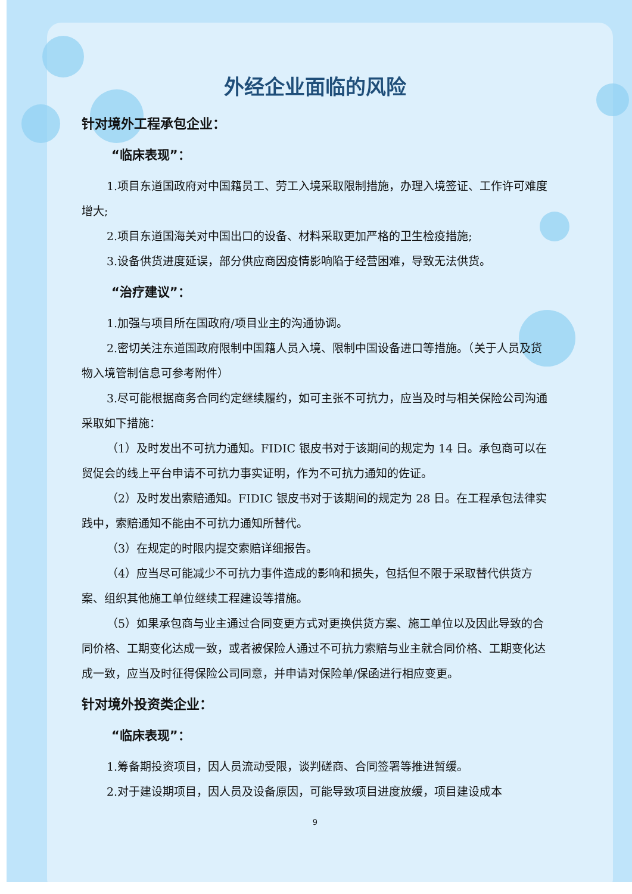外经企业面临的风险
针对境外工程承包企业：
“临床表现”：
1.项目东道国政府对中国籍员工、劳工入境采取限制措施，办理入境签证、工作许可难度增大;
2.项目东道国海关对中国出口的设备、材料采取更加严格的卫生检疫措施;
3.设备供货进度延误，部分供应商因疫情影响陷于经营困难，导致无法供货。
“治疗建议”：
1.加强与项目所在国政府/项目业主的沟通协调。
2.密切关注东道国政府限制中国籍人员入境、限制中国设备进口等措施。（关于人员及货物入境管制信息可参考附件）
3.尽可能根据商务合同约定继续履约，如可主张不可抗力，应当及时与相关保险公司沟通采取如下措施：
（1）及时发出不可抗力通知。FIDIC 银皮书对于该期间的规定为 14 日。承包商可以在贸促会的线上平台申请不可抗力事实证明，作为不可抗力通知的佐证。
（2）及时发出索赔通知。FIDIC 银皮书对于该期间的规定为 28 日。在工程承包法律实践中，索赔通知不能由不可抗力通知所替代。
（3）在规定的时限内提交索赔详细报告。
（4）应当尽可能减少不可抗力事件造成的影响和损失，包括但不限于采取替代供货方案、组织其他施工单位继续工程建设等措施。
（5）如果承包商与业主通过合同变更方式对更换供货方案、施工单位以及因此导致的合同价格、工期变化达成一致，或者被保险人通过不可抗力索赔与业主就合同价格、工期变化达成一致，应当及时征得保险公司同意，并申请对保险单/保函进行相应变更。
针对境外投资类企业：
“临床表现”：
1.筹备期投资项目，因人员流动受限，谈判磋商、合同签署等推进暂缓。
2.对于建设期项目，因人员及设备原因，可能导致项目进度放缓，项目建设成本
9